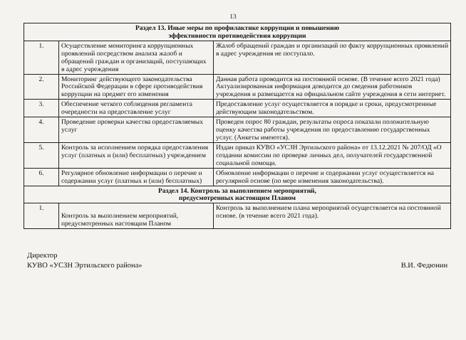13
| Раздел 13. Иные меры по профилактике коррупции и повышению эффективности противодействия коррупции | | |
| 1. | Осуществление мониторинга коррупционных проявлений посредством анализа жалоб и обращений граждан и организаций, поступающих в адрес учреждения | Жалоб обращений граждан и организаций по факту коррупционных проявлений в адрес учреждения не поступало. |
| 2. | Мониторинг действующего законодательства Российской Федерации в сфере противодействия коррупции на предмет его изменения | Данная работа проводится на постоянной основе. (В течение всего 2021 года) Актуализированная информация доводится до сведения работников учреждения и размещается на официальном сайте учреждения в сети интернет. |
| 3. | Обеспечение четкого соблюдения регламента очередности на предоставление услуг | Предоставление услуг осуществляется в порядке и сроки, предусмотренные действующим законодательством. |
| 4. | Проведение проверки качества предоставляемых услуг | Проведен опрос 80 граждан, результаты опроса показали положительную оценку качества работы учреждения по предоставлению государственных услуг. (Анкеты имеются). |
| 5. | Контроль за исполнением порядка предоставления услуг (платных и (или) бесплатных) учреждением | Издан приказ КУВО «УСЗН Эртильского района» от 13.12.2021 № 207/ОД «О создании комиссии по проверке личных дел, получателей государственной социальной помощи. |
| 6. | Регулярное обновление информации о перечне и содержании услуг (платных и (или) бесплатных) | Обновление информации о перечне и содержании услуг осуществляется на регулярной основе (по мере изменения законодательства). |
| Раздел 14. Контроль за выполнением мероприятий, предусмотренных настоящим Планом | | |
| 1. | Контроль за выполнением мероприятий, предусмотренных настоящим Планом | Контроль за выполнением плана мероприятий осуществляется на постоянной основе. (в течение всего 2021 года). |
Директор
КУВО «УСЗН Эртильского района»
В.И. Федюнин